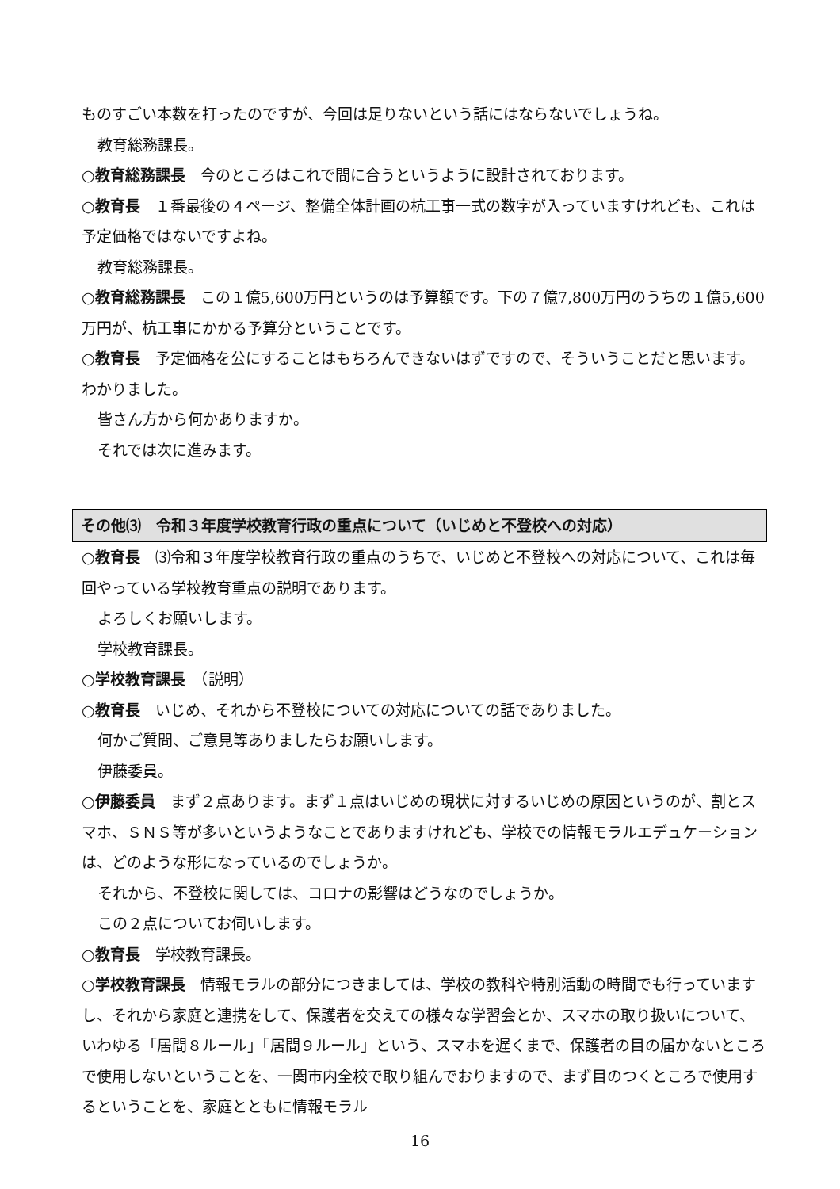ものすごい本数を打ったのですが、今回は足りないという話にはならないでしょうね。
教育総務課長。
○教育総務課長　今のところはこれで間に合うというように設計されております。
○教育長　１番最後の４ページ、整備全体計画の杭工事一式の数字が入っていますけれども、これは予定価格ではないですよね。
教育総務課長。
○教育総務課長　この１億5,600万円というのは予算額です。下の７億7,800万円のうちの１億5,600万円が、杭工事にかかる予算分ということです。
○教育長　予定価格を公にすることはもちろんできないはずですので、そういうことだと思います。わかりました。
皆さん方から何かありますか。
それでは次に進みます。
その他⑶　令和３年度学校教育行政の重点について（いじめと不登校への対応）
○教育長　⑶令和３年度学校教育行政の重点のうちで、いじめと不登校への対応について、これは毎回やっている学校教育重点の説明であります。
よろしくお願いします。
学校教育課長。
○学校教育課長　（説明）
○教育長　いじめ、それから不登校についての対応についての話でありました。
何かご質問、ご意見等ありましたらお願いします。
伊藤委員。
○伊藤委員　まず２点あります。まず１点はいじめの現状に対するいじめの原因というのが、割とスマホ、ＳＮＳ等が多いというようなことでありますけれども、学校での情報モラルエデュケーションは、どのような形になっているのでしょうか。
それから、不登校に関しては、コロナの影響はどうなのでしょうか。
この２点についてお伺いします。
○教育長　学校教育課長。
○学校教育課長　情報モラルの部分につきましては、学校の教科や特別活動の時間でも行っていますし、それから家庭と連携をして、保護者を交えての様々な学習会とか、スマホの取り扱いについて、いわゆる「居間８ルール」「居間９ルール」という、スマホを遅くまで、保護者の目の届かないところで使用しないということを、一関市内全校で取り組んでおりますので、まず目のつくところで使用するということを、家庭とともに情報モラル
16